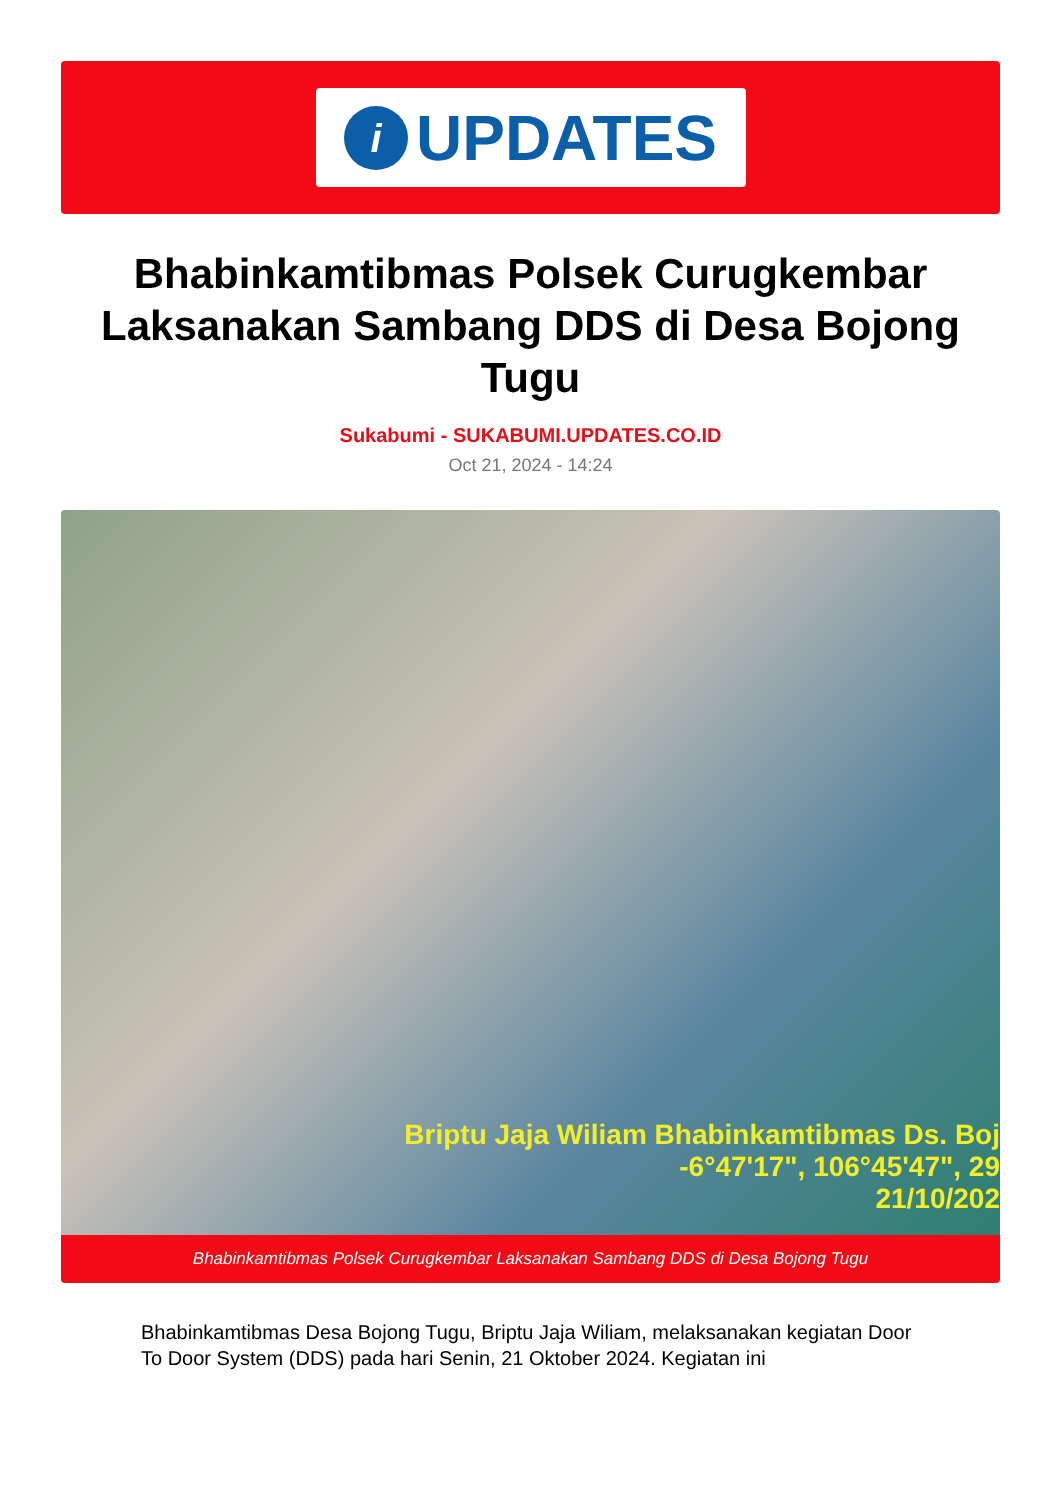i
UPDATES
Bhabinkamtibmas Polsek Curugkembar Laksanakan Sambang DDS di Desa Bojong Tugu
Sukabumi - SUKABUMI.UPDATES.CO.ID
Oct 21, 2024 - 14:24
Briptu Jaja Wiliam Bhabinkamtibmas Ds. Boj
-6°47'17", 106°45'47", 29
21/10/202
Bhabinkamtibmas Polsek Curugkembar Laksanakan Sambang DDS di Desa Bojong Tugu
Bhabinkamtibmas Desa Bojong Tugu, Briptu Jaja Wiliam, melaksanakan kegiatan Door To Door System (DDS) pada hari Senin, 21 Oktober 2024. Kegiatan ini